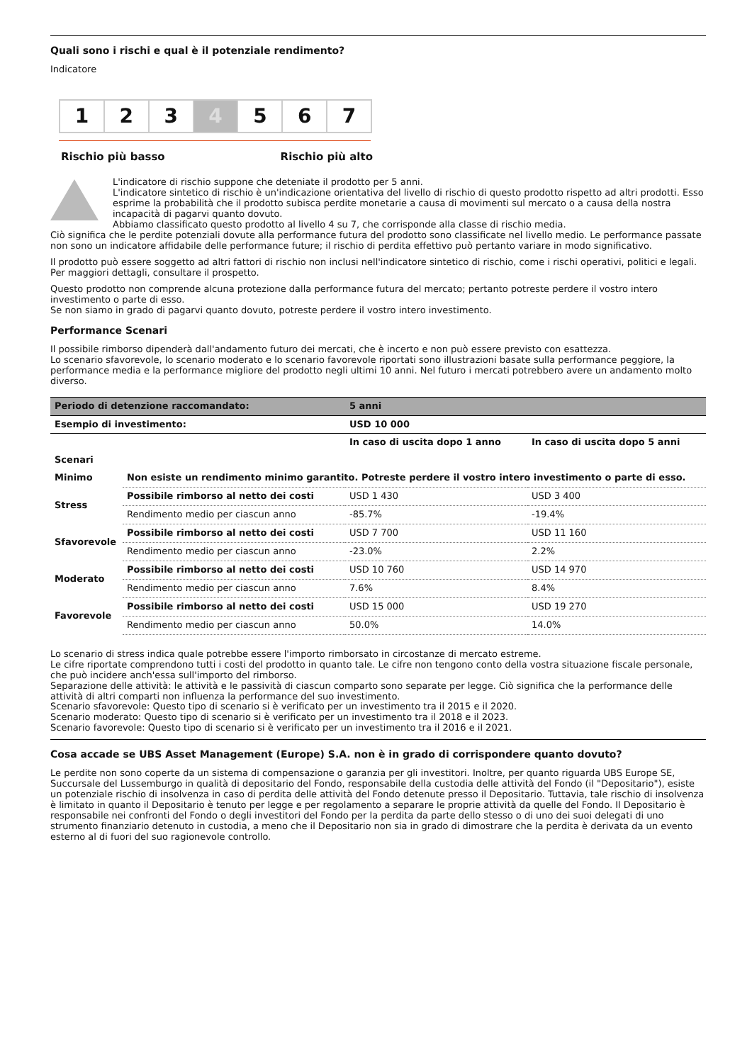Quali sono i rischi e qual è il potenziale rendimento?
Indicatore
1 2 3 4 5 6 7
Rischio più basso Rischio più alto
L'indicatore di rischio suppone che deteniate il prodotto per 5 anni.
L'indicatore sintetico di rischio è un'indicazione orientativa del livello di rischio di questo prodotto rispetto ad altri prodotti. Esso esprime la probabilità che il prodotto subisca perdite monetarie a causa di movimenti sul mercato o a causa della nostra incapacità di pagarvi quanto dovuto.
Abbiamo classificato questo prodotto al livello 4 su 7, che corrisponde alla classe di rischio media.
Ciò significa che le perdite potenziali dovute alla performance futura del prodotto sono classificate nel livello medio. Le performance passate non sono un indicatore affidabile delle performance future; il rischio di perdita effettivo può pertanto variare in modo significativo.
Il prodotto può essere soggetto ad altri fattori di rischio non inclusi nell'indicatore sintetico di rischio, come i rischi operativi, politici e legali. Per maggiori dettagli, consultare il prospetto.
Questo prodotto non comprende alcuna protezione dalla performance futura del mercato; pertanto potreste perdere il vostro intero investimento o parte di esso.
Se non siamo in grado di pagarvi quanto dovuto, potreste perdere il vostro intero investimento.
Performance Scenari
Il possibile rimborso dipenderà dall'andamento futuro dei mercati, che è incerto e non può essere previsto con esattezza.
Lo scenario sfavorevole, lo scenario moderato e lo scenario favorevole riportati sono illustrazioni basate sulla performance peggiore, la performance media e la performance migliore del prodotto negli ultimi 10 anni. Nel futuro i mercati potrebbero avere un andamento molto diverso.
| Periodo di detenzione raccomandato: | | 5 anni | |
| Esempio di investimento: | | USD 10 000 | |
| | | In caso di uscita dopo 1 anno | In caso di uscita dopo 5 anni |
| Scenari | | | |
| Minimo | Non esiste un rendimento minimo garantito. Potreste perdere il vostro intero investimento o parte di esso. | | |
| Stress | Possibile rimborso al netto dei costi | USD 1 430 | USD 3 400 |
| | Rendimento medio per ciascun anno | -85.7% | -19.4% |
| Sfavorevole | Possibile rimborso al netto dei costi | USD 7 700 | USD 11 160 |
| | Rendimento medio per ciascun anno | -23.0% | 2.2% |
| Moderato | Possibile rimborso al netto dei costi | USD 10 760 | USD 14 970 |
| | Rendimento medio per ciascun anno | 7.6% | 8.4% |
| Favorevole | Possibile rimborso al netto dei costi | USD 15 000 | USD 19 270 |
| | Rendimento medio per ciascun anno | 50.0% | 14.0% |
Lo scenario di stress indica quale potrebbe essere l'importo rimborsato in circostanze di mercato estreme.
Le cifre riportate comprendono tutti i costi del prodotto in quanto tale. Le cifre non tengono conto della vostra situazione fiscale personale, che può incidere anch'essa sull'importo del rimborso.
Separazione delle attività: le attività e le passività di ciascun comparto sono separate per legge. Ciò significa che la performance delle attività di altri comparti non influenza la performance del suo investimento.
Scenario sfavorevole: Questo tipo di scenario si è verificato per un investimento tra il 2015 e il 2020.
Scenario moderato: Questo tipo di scenario si è verificato per un investimento tra il 2018 e il 2023.
Scenario favorevole: Questo tipo di scenario si è verificato per un investimento tra il 2016 e il 2021.
Cosa accade se UBS Asset Management (Europe) S.A. non è in grado di corrispondere quanto dovuto?
Le perdite non sono coperte da un sistema di compensazione o garanzia per gli investitori. Inoltre, per quanto riguarda UBS Europe SE, Succursale del Lussemburgo in qualità di depositario del Fondo, responsabile della custodia delle attività del Fondo (il "Depositario"), esiste un potenziale rischio di insolvenza in caso di perdita delle attività del Fondo detenute presso il Depositario. Tuttavia, tale rischio di insolvenza è limitato in quanto il Depositario è tenuto per legge e per regolamento a separare le proprie attività da quelle del Fondo. Il Depositario è responsabile nei confronti del Fondo o degli investitori del Fondo per la perdita da parte dello stesso o di uno dei suoi delegati di uno strumento finanziario detenuto in custodia, a meno che il Depositario non sia in grado di dimostrare che la perdita è derivata da un evento esterno al di fuori del suo ragionevole controllo.